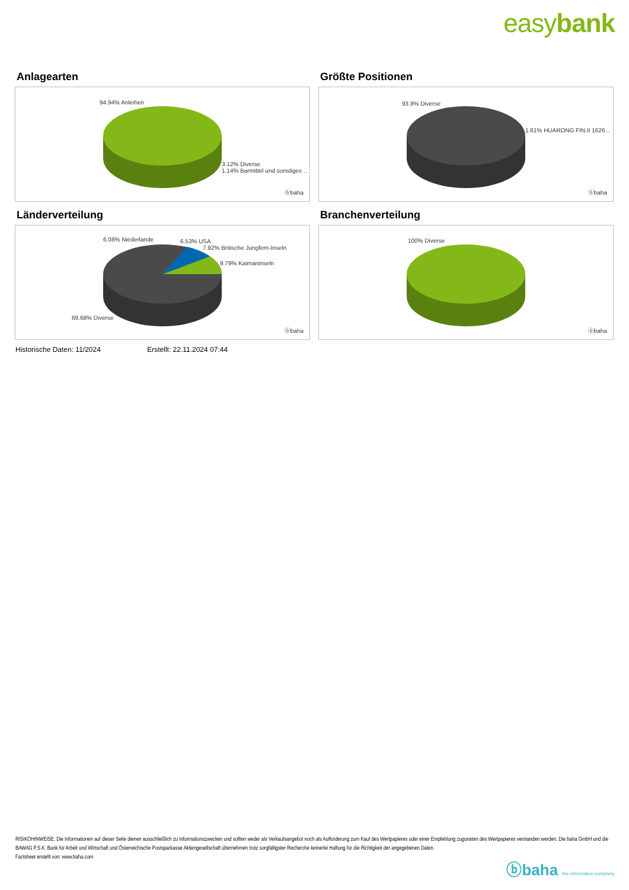easybank
Anlagearten
94.94% Anleihen
3.12% Diverse
1.14% Barmittel und sonstiges ..
ⓑbaha
Größte Positionen
93.8% Diverse
1.61% HUARONG FIN.II 1626 ..
ⓑbaha
Länderverteilung
6.08% Niederlande 6.53% USA
7.92% Britische Jungfern-Inseln
9.79% Kaimaninseln
69.68% Diverse
ⓑbaha
Branchenverteilung
100% Diverse
ⓑbaha
Historische Daten: 11/2024 Erstellt: 22.11.2024 07:44
RISIKOHINWEISE: Die Informationen auf dieser Seite dienen ausschließlich zu Informationszwecken und sollten weder als Verkaufsangebot noch als Aufforderung zum Kauf des Wertpapieres oder einer Empfehlung zugunsten des Wertpapieres verstanden werden. Die baha GmbH und die BAWAG P.S.K. Bank für Arbeit und Wirtschaft und Österreichische Postsparkasse Aktiengesellschaft übernehmen trotz sorgfältigster Recherche keinerlei Haftung für die Richtigkeit der angegebenen Daten.
Factsheet erstellt von: www.baha.com
ⓑbaha the information company